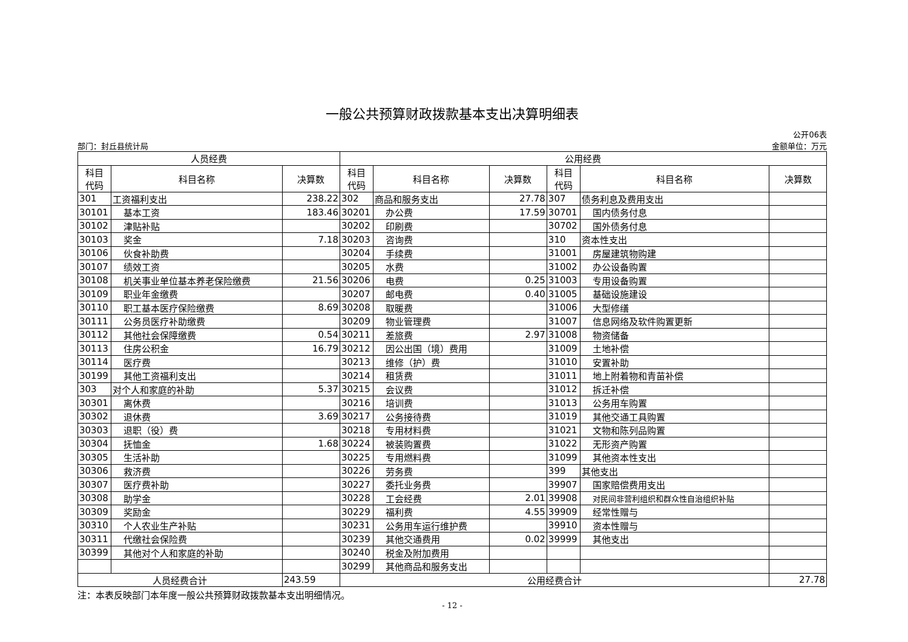一般公共预算财政拨款基本支出决算明细表
部门：封丘县统计局 公开06表
金额单位：万元
| 人员经费 | | | 公用经费 | | | | | |
| --- | --- | --- | --- | --- | --- | --- | --- | --- |
| 科目 代码 | 科目名称 | 决算数 | 科目 代码 | 科目名称 | 决算数 | 科目 代码 | 科目名称 | 决算数 |
| 301 | 工资福利支出 | 238.22 | 302 | 商品和服务支出 | 27.78 | 307 | 债务利息及费用支出 | |
| 30101 | 基本工资 | 183.46 | 30201 | 办公费 | 17.59 | 30701 | 国内债务付息 | |
| 30102 | 津贴补贴 | | 30202 | 印刷费 | | 30702 | 国外债务付息 | |
| 30103 | 奖金 | 7.18 | 30203 | 咨询费 | | 310 | 资本性支出 | |
| 30106 | 伙食补助费 | | 30204 | 手续费 | | 31001 | 房屋建筑物购建 | |
| 30107 | 绩效工资 | | 30205 | 水费 | | 31002 | 办公设备购置 | |
| 30108 | 机关事业单位基本养老保险缴费 | 21.56 | 30206 | 电费 | 0.25 | 31003 | 专用设备购置 | |
| 30109 | 职业年金缴费 | | 30207 | 邮电费 | 0.40 | 31005 | 基础设施建设 | |
| 30110 | 职工基本医疗保险缴费 | 8.69 | 30208 | 取暖费 | | 31006 | 大型修缮 | |
| 30111 | 公务员医疗补助缴费 | | 30209 | 物业管理费 | | 31007 | 信息网络及软件购置更新 | |
| 30112 | 其他社会保障缴费 | 0.54 | 30211 | 差旅费 | 2.97 | 31008 | 物资储备 | |
| 30113 | 住房公积金 | 16.79 | 30212 | 因公出国（境）费用 | | 31009 | 土地补偿 | |
| 30114 | 医疗费 | | 30213 | 维修（护）费 | | 31010 | 安置补助 | |
| 30199 | 其他工资福利支出 | | 30214 | 租赁费 | | 31011 | 地上附着物和青苗补偿 | |
| 303 | 对个人和家庭的补助 | 5.37 | 30215 | 会议费 | | 31012 | 拆迁补偿 | |
| 30301 | 离休费 | | 30216 | 培训费 | | 31013 | 公务用车购置 | |
| 30302 | 退休费 | 3.69 | 30217 | 公务接待费 | | 31019 | 其他交通工具购置 | |
| 30303 | 退职（役）费 | | 30218 | 专用材料费 | | 31021 | 文物和陈列品购置 | |
| 30304 | 抚恤金 | 1.68 | 30224 | 被装购置费 | | 31022 | 无形资产购置 | |
| 30305 | 生活补助 | | 30225 | 专用燃料费 | | 31099 | 其他资本性支出 | |
| 30306 | 救济费 | | 30226 | 劳务费 | | 399 | 其他支出 | |
| 30307 | 医疗费补助 | | 30227 | 委托业务费 | | 39907 | 国家赔偿费用支出 | |
| 30308 | 助学金 | | 30228 | 工会经费 | 2.01 | 39908 | 对民间非营利组织和群众性自治组织补贴 | |
| 30309 | 奖励金 | | 30229 | 福利费 | 4.55 | 39909 | 经常性赠与 | |
| 30310 | 个人农业生产补贴 | | 30231 | 公务用车运行维护费 | | 39910 | 资本性赠与 | |
| 30311 | 代缴社会保险费 | | 30239 | 其他交通费用 | 0.02 | 39999 | 其他支出 | |
| 30399 | 其他对个人和家庭的补助 | | 30240 | 税金及附加费用 | | | | |
| | | | 30299 | 其他商品和服务支出 | | | | |
| 人员经费合计 | | 243.59 | 公用经费合计 | | | | | 27.78 |
注：本表反映部门本年度一般公共预算财政拨款基本支出明细情况。
- 12 -